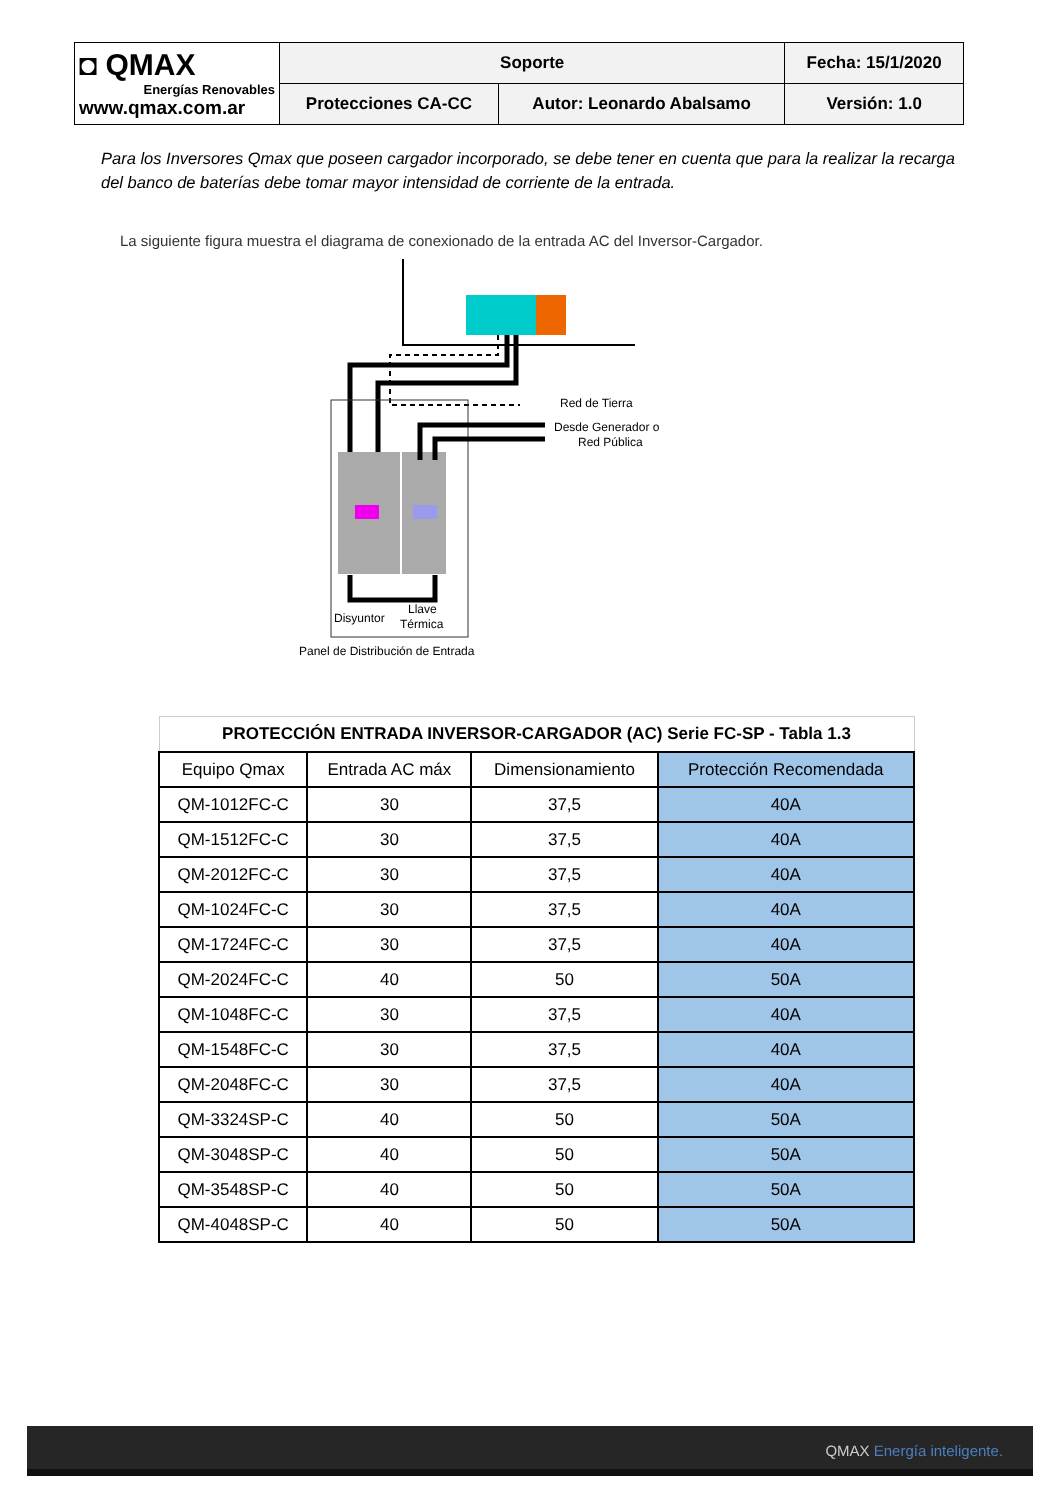| ◘ QMAX Energías Renovables www.qmax.com.ar | Soporte | | Fecha: 15/1/2020 |
| | Protecciones CA-CC | Autor: Leonardo Abalsamo | Versión: 1.0 |
Para los Inversores Qmax que poseen cargador incorporado, se debe tener en cuenta que para la realizar la recarga del banco de baterías debe tomar mayor intensidad de corriente de la entrada.
La siguiente figura muestra el diagrama de conexionado de la entrada AC del Inversor-Cargador.
Red de Tierra
Desde Generador o
Red Pública
Disyuntor
Llave
Térmica
Panel de Distribución de Entrada
| PROTECCIÓN ENTRADA INVERSOR-CARGADOR (AC) Serie FC-SP - Tabla 1.3 | | | |
| Equipo Qmax | Entrada AC máx | Dimensionamiento | Protección Recomendada |
| QM-1012FC-C | 30 | 37,5 | 40A |
| QM-1512FC-C | 30 | 37,5 | 40A |
| QM-2012FC-C | 30 | 37,5 | 40A |
| QM-1024FC-C | 30 | 37,5 | 40A |
| QM-1724FC-C | 30 | 37,5 | 40A |
| QM-2024FC-C | 40 | 50 | 50A |
| QM-1048FC-C | 30 | 37,5 | 40A |
| QM-1548FC-C | 30 | 37,5 | 40A |
| QM-2048FC-C | 30 | 37,5 | 40A |
| QM-3324SP-C | 40 | 50 | 50A |
| QM-3048SP-C | 40 | 50 | 50A |
| QM-3548SP-C | 40 | 50 | 50A |
| QM-4048SP-C | 40 | 50 | 50A |
QMAX Energía inteligente.